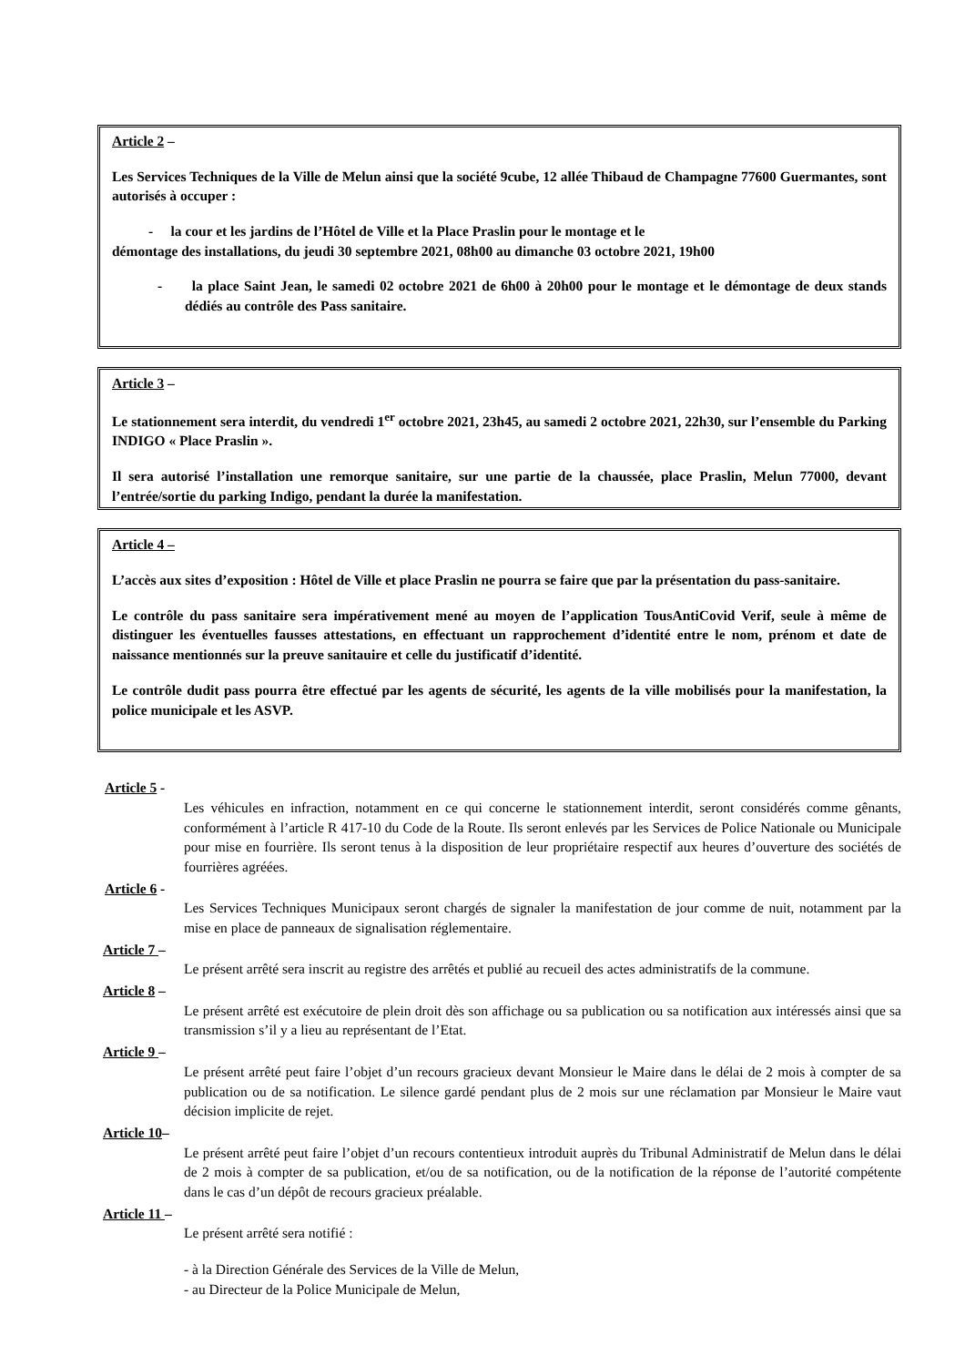Article 2 –
Les Services Techniques de la Ville de Melun ainsi que la société 9cube, 12 allée Thibaud de Champagne 77600 Guermantes, sont autorisés à occuper :
- la cour et les jardins de l’Hôtel de Ville et la Place Praslin pour le montage et le
démontage des installations, du jeudi 30 septembre 2021, 08h00 au dimanche 03 octobre 2021, 19h00
- la place Saint Jean, le samedi 02 octobre 2021 de 6h00 à 20h00 pour le montage et le démontage de deux stands dédiés au contrôle des Pass sanitaire.
Article 3 –
Le stationnement sera interdit, du vendredi 1<sup>er</sup> octobre 2021, 23h45, au samedi 2 octobre 2021, 22h30, sur l’ensemble du Parking INDIGO « Place Praslin ».
Il sera autorisé l’installation une remorque sanitaire, sur une partie de la chaussée, place Praslin, Melun 77000, devant l’entrée/sortie du parking Indigo, pendant la durée la manifestation.
Article 4 –
L’accès aux sites d’exposition : Hôtel de Ville et place Praslin ne pourra se faire que par la présentation du pass-sanitaire.
Le contrôle du pass sanitaire sera impérativement mené au moyen de l’application TousAntiCovid Verif, seule à même de distinguer les éventuelles fausses attestations, en effectuant un rapprochement d’identité entre le nom, prénom et date de naissance mentionnés sur la preuve sanitauire et celle du justificatif d’identité.
Le contrôle dudit pass pourra être effectué par les agents de sécurité, les agents de la ville mobilisés pour la manifestation, la police municipale et les ASVP.
Article 5 -
Les véhicules en infraction, notamment en ce qui concerne le stationnement interdit, seront considérés comme gênants, conformément à l’article R 417-10 du Code de la Route. Ils seront enlevés par les Services de Police Nationale ou Municipale pour mise en fourrière. Ils seront tenus à la disposition de leur propriétaire respectif aux heures d’ouverture des sociétés de fourrières agréées.
Article 6 -
Les Services Techniques Municipaux seront chargés de signaler la manifestation de jour comme de nuit, notamment par la mise en place de panneaux de signalisation réglementaire.
Article 7 –
Le présent arrêté sera inscrit au registre des arrêtés et publié au recueil des actes administratifs de la commune.
Article 8 –
Le présent arrêté est exécutoire de plein droit dès son affichage ou sa publication ou sa notification aux intéressés ainsi que sa transmission s’il y a lieu au représentant de l’Etat.
Article 9 –
Le présent arrêté peut faire l’objet d’un recours gracieux devant Monsieur le Maire dans le délai de 2 mois à compter de sa publication ou de sa notification. Le silence gardé pendant plus de 2 mois sur une réclamation par Monsieur le Maire vaut décision implicite de rejet.
Article 10–
Le présent arrêté peut faire l’objet d’un recours contentieux introduit auprès du Tribunal Administratif de Melun dans le délai de 2 mois à compter de sa publication, et/ou de sa notification, ou de la notification de la réponse de l’autorité compétente dans le cas d’un dépôt de recours gracieux préalable.
Article 11 –
Le présent arrêté sera notifié :
- à la Direction Générale des Services de la Ville de Melun,
- au Directeur de la Police Municipale de Melun,